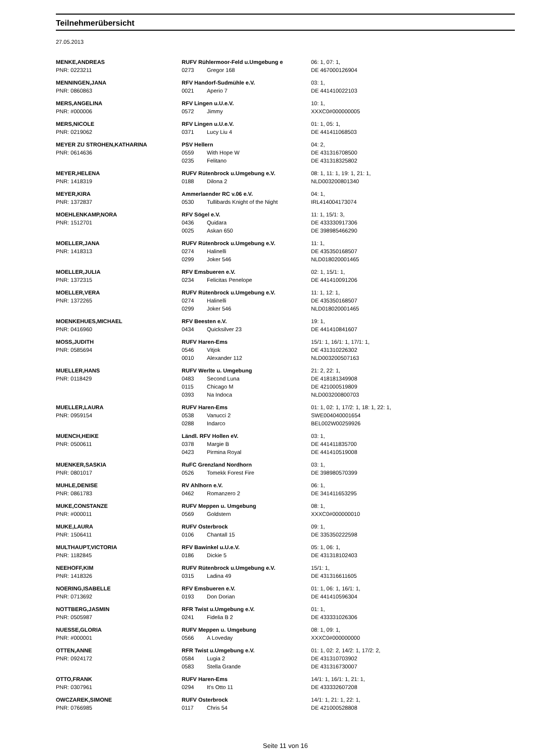Teilnehmerübersicht
27.05.2013
| MENKE,ANDREAS PNR: 0223211 | RUFV Rühlermoor-Feld u.Umgebung e 0273 Gregor 168 | 06: 1, 07: 1, DE 467000126904 |
| MENNINGEN,JANA PNR: 0860863 | RFV Handorf-Sudmühle e.V. 0021 Aperio 7 | 03: 1, DE 441410022103 |
| MERS,ANGELINA PNR: #000006 | RFV Lingen u.U.e.V. 0572 Jimmy | 10: 1, XXXC0#000000005 |
| MERS,NICOLE PNR: 0219062 | RFV Lingen u.U.e.V. 0371 Lucy Liu 4 | 01: 1, 05: 1, DE 441411068503 |
| MEYER ZU STROHEN,KATHARINA PNR: 0614636 | PSV Hellern 0559 With Hope W 0235 Felitano | 04: 2, DE 431316708500 DE 431318325802 |
| MEYER,HELENA PNR: 1418319 | RUFV Rütenbrock u.Umgebung e.V. 0188 Dilona 2 | 08: 1, 11: 1, 19: 1, 21: 1, NLD003200801340 |
| MEYER,KIRA PNR: 1372837 | Ammerlaender RC v.06 e.V. 0530 Tullibards Knight of the Night | 04: 1, IRL414004173074 |
| MOEHLENKAMP,NORA PNR: 1512701 | RFV Sögel e.V. 0436 Quidara 0025 Askan 650 | 11: 1, 15/1: 3, DE 433330917306 DE 398985466290 |
| MOELLER,JANA PNR: 1418313 | RUFV Rütenbrock u.Umgebung e.V. 0274 Halinelli 0299 Joker 546 | 11: 1, DE 435350168507 NLD018020001465 |
| MOELLER,JULIA PNR: 1372315 | RFV Emsbueren e.V. 0234 Felicitas Penelope | 02: 1, 15/1: 1, DE 441410091206 |
| MOELLER,VERA PNR: 1372265 | RUFV Rütenbrock u.Umgebung e.V. 0274 Halinelli 0299 Joker 546 | 11: 1, 12: 1, DE 435350168507 NLD018020001465 |
| MOENKEHUES,MICHAEL PNR: 0416960 | RFV Beesten e.V. 0434 Quicksilver 23 | 19: 1, DE 441410841607 |
| MOSS,JUDITH PNR: 0585694 | RUFV Haren-Ems 0546 Vitjok 0010 Alexander 112 | 15/1: 1, 16/1: 1, 17/1: 1, DE 431310226302 NLD003200507163 |
| MUELLER,HANS PNR: 0118429 | RUFV Werlte u. Umgebung 0483 Second Luna 0115 Chicago M 0393 Na Indoca | 21: 2, 22: 1, DE 418181349908 DE 421000519809 NLD003200800703 |
| MUELLER,LAURA PNR: 0959154 | RUFV Haren-Ems 0538 Vanucci 2 0288 Indarco | 01: 1, 02: 1, 17/2: 1, 18: 1, 22: 1, SWE004040001654 BEL002W00259926 |
| MUENCH,HEIKE PNR: 0500611 | Ländl. RFV Hollen eV. 0378 Margie B 0423 Pirmina Royal | 03: 1, DE 441411835700 DE 441410519008 |
| MUENKER,SASKIA PNR: 0801017 | RuFC Grenzland Nordhorn 0526 Tomekk Forest Fire | 03: 1, DE 398980570399 |
| MUHLE,DENISE PNR: 0861783 | RV Ahlhorn e.V. 0462 Romanzero 2 | 06: 1, DE 341411653295 |
| MUKE,CONSTANZE PNR: #000011 | RUFV Meppen u. Umgebung 0569 Goldstern | 08: 1, XXXC0#000000010 |
| MUKE,LAURA PNR: 1506411 | RUFV Osterbrock 0106 Chantall 15 | 09: 1, DE 335350222598 |
| MULTHAUPT,VICTORIA PNR: 1182845 | RFV Bawinkel u.U.e.V. 0186 Dickie 5 | 05: 1, 06: 1, DE 431318102403 |
| NEEHOFF,KIM PNR: 1418326 | RUFV Rütenbrock u.Umgebung e.V. 0315 Ladina 49 | 15/1: 1, DE 431316611605 |
| NOERING,ISABELLE PNR: 0713692 | RFV Emsbueren e.V. 0193 Don Dorian | 01: 1, 06: 1, 16/1: 1, DE 441410596304 |
| NOTTBERG,JASMIN PNR: 0505987 | RFR Twist u.Umgebung e.V. 0241 Fidelia B 2 | 01: 1, DE 433331026306 |
| NUESSE,GLORIA PNR: #000001 | RUFV Meppen u. Umgebung 0566 A Loveday | 08: 1, 09: 1, XXXC0#000000000 |
| OTTEN,ANNE PNR: 0924172 | RFR Twist u.Umgebung e.V. 0584 Lugia 2 0583 Stella Grande | 01: 1, 02: 2, 14/2: 1, 17/2: 2, DE 431310703902 DE 431316730007 |
| OTTO,FRANK PNR: 0307961 | RUFV Haren-Ems 0294 It's Otto 11 | 14/1: 1, 16/1: 1, 21: 1, DE 433332607208 |
| OWCZAREK,SIMONE PNR: 0766985 | RUFV Osterbrock 0117 Chris 54 | 14/1: 1, 21: 1, 22: 1, DE 421000528808 |
Seite 11 von 16